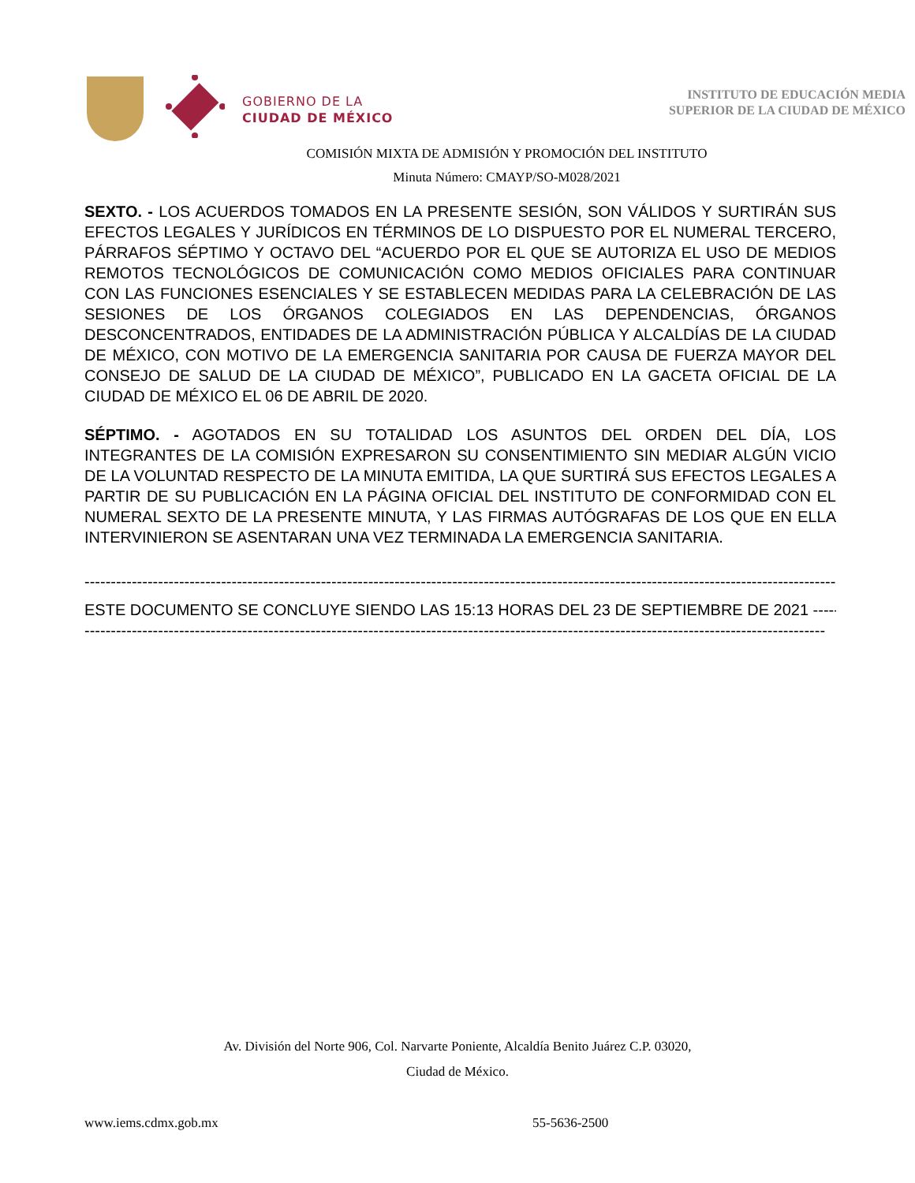GOBIERNO DE LA
CIUDAD DE MÉXICO
INSTITUTO DE EDUCACIÓN MEDIA
SUPERIOR DE LA CIUDAD DE MÉXICO
COMISIÓN MIXTA DE ADMISIÓN Y PROMOCIÓN DEL INSTITUTO
Minuta Número: CMAYP/SO-M028/2021
SEXTO. - LOS ACUERDOS TOMADOS EN LA PRESENTE SESIÓN, SON VÁLIDOS Y SURTIRÁN SUS EFECTOS LEGALES Y JURÍDICOS EN TÉRMINOS DE LO DISPUESTO POR EL NUMERAL TERCERO, PÁRRAFOS SÉPTIMO Y OCTAVO DEL “ACUERDO POR EL QUE SE AUTORIZA EL USO DE MEDIOS REMOTOS TECNOLÓGICOS DE COMUNICACIÓN COMO MEDIOS OFICIALES PARA CONTINUAR CON LAS FUNCIONES ESENCIALES Y SE ESTABLECEN MEDIDAS PARA LA CELEBRACIÓN DE LAS SESIONES DE LOS ÓRGANOS COLEGIADOS EN LAS DEPENDENCIAS, ÓRGANOS DESCONCENTRADOS, ENTIDADES DE LA ADMINISTRACIÓN PÚBLICA Y ALCALDÍAS DE LA CIUDAD DE MÉXICO, CON MOTIVO DE LA EMERGENCIA SANITARIA POR CAUSA DE FUERZA MAYOR DEL CONSEJO DE SALUD DE LA CIUDAD DE MÉXICO”, PUBLICADO EN LA GACETA OFICIAL DE LA CIUDAD DE MÉXICO EL 06 DE ABRIL DE 2020.
SÉPTIMO. - AGOTADOS EN SU TOTALIDAD LOS ASUNTOS DEL ORDEN DEL DÍA, LOS INTEGRANTES DE LA COMISIÓN EXPRESARON SU CONSENTIMIENTO SIN MEDIAR ALGÚN VICIO DE LA VOLUNTAD RESPECTO DE LA MINUTA EMITIDA, LA QUE SURTIRÁ SUS EFECTOS LEGALES A PARTIR DE SU PUBLICACIÓN EN LA PÁGINA OFICIAL DEL INSTITUTO DE CONFORMIDAD CON EL NUMERAL SEXTO DE LA PRESENTE MINUTA, Y LAS FIRMAS AUTÓGRAFAS DE LOS QUE EN ELLA INTERVINIERON SE ASENTARAN UNA VEZ TERMINADA LA EMERGENCIA SANITARIA.
--------------------------------------------------------------------------------------------------------------------------------------------------
ESTE DOCUMENTO SE CONCLUYE SIENDO LAS 15:13 HORAS DEL 23 DE SEPTIEMBRE DE 2021 ---------------
---------------------------------------------------------------------------------------------------------------------------------------------
Av. División del Norte 906, Col. Narvarte Poniente, Alcaldía Benito Juárez C.P. 03020,
Ciudad de México.
www.iems.cdmx.gob.mx 55-5636-2500